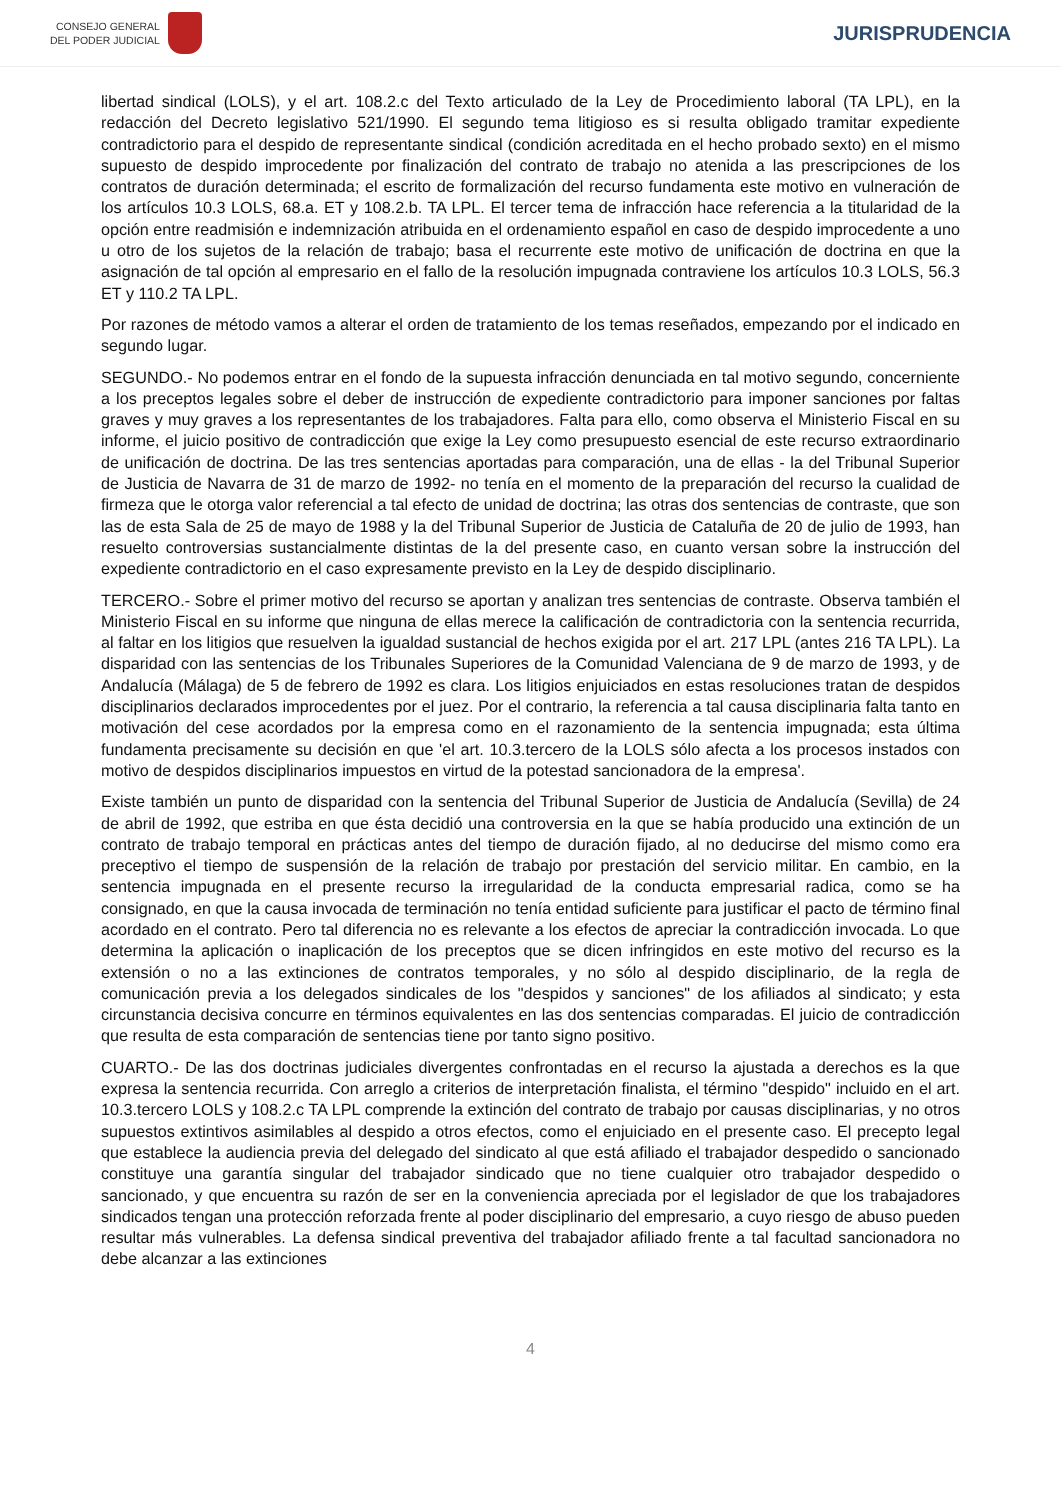CONSEJO GENERAL
DEL PODER JUDICIAL
JURISPRUDENCIA
libertad sindical (LOLS), y el art. 108.2.c del Texto articulado de la Ley de Procedimiento laboral (TA LPL), en la redacción del Decreto legislativo 521/1990. El segundo tema litigioso es si resulta obligado tramitar expediente contradictorio para el despido de representante sindical (condición acreditada en el hecho probado sexto) en el mismo supuesto de despido improcedente por finalización del contrato de trabajo no atenida a las prescripciones de los contratos de duración determinada; el escrito de formalización del recurso fundamenta este motivo en vulneración de los artículos 10.3 LOLS, 68.a. ET y 108.2.b. TA LPL. El tercer tema de infracción hace referencia a la titularidad de la opción entre readmisión e indemnización atribuida en el ordenamiento español en caso de despido improcedente a uno u otro de los sujetos de la relación de trabajo; basa el recurrente este motivo de unificación de doctrina en que la asignación de tal opción al empresario en el fallo de la resolución impugnada contraviene los artículos 10.3 LOLS, 56.3 ET y 110.2 TA LPL.
Por razones de método vamos a alterar el orden de tratamiento de los temas reseñados, empezando por el indicado en segundo lugar.
SEGUNDO.- No podemos entrar en el fondo de la supuesta infracción denunciada en tal motivo segundo, concerniente a los preceptos legales sobre el deber de instrucción de expediente contradictorio para imponer sanciones por faltas graves y muy graves a los representantes de los trabajadores. Falta para ello, como observa el Ministerio Fiscal en su informe, el juicio positivo de contradicción que exige la Ley como presupuesto esencial de este recurso extraordinario de unificación de doctrina. De las tres sentencias aportadas para comparación, una de ellas - la del Tribunal Superior de Justicia de Navarra de 31 de marzo de 1992- no tenía en el momento de la preparación del recurso la cualidad de firmeza que le otorga valor referencial a tal efecto de unidad de doctrina; las otras dos sentencias de contraste, que son las de esta Sala de 25 de mayo de 1988 y la del Tribunal Superior de Justicia de Cataluña de 20 de julio de 1993, han resuelto controversias sustancialmente distintas de la del presente caso, en cuanto versan sobre la instrucción del expediente contradictorio en el caso expresamente previsto en la Ley de despido disciplinario.
TERCERO.- Sobre el primer motivo del recurso se aportan y analizan tres sentencias de contraste. Observa también el Ministerio Fiscal en su informe que ninguna de ellas merece la calificación de contradictoria con la sentencia recurrida, al faltar en los litigios que resuelven la igualdad sustancial de hechos exigida por el art. 217 LPL (antes 216 TA LPL). La disparidad con las sentencias de los Tribunales Superiores de la Comunidad Valenciana de 9 de marzo de 1993, y de Andalucía (Málaga) de 5 de febrero de 1992 es clara. Los litigios enjuiciados en estas resoluciones tratan de despidos disciplinarios declarados improcedentes por el juez. Por el contrario, la referencia a tal causa disciplinaria falta tanto en motivación del cese acordados por la empresa como en el razonamiento de la sentencia impugnada; esta última fundamenta precisamente su decisión en que 'el art. 10.3.tercero de la LOLS sólo afecta a los procesos instados con motivo de despidos disciplinarios impuestos en virtud de la potestad sancionadora de la empresa'.
Existe también un punto de disparidad con la sentencia del Tribunal Superior de Justicia de Andalucía (Sevilla) de 24 de abril de 1992, que estriba en que ésta decidió una controversia en la que se había producido una extinción de un contrato de trabajo temporal en prácticas antes del tiempo de duración fijado, al no deducirse del mismo como era preceptivo el tiempo de suspensión de la relación de trabajo por prestación del servicio militar. En cambio, en la sentencia impugnada en el presente recurso la irregularidad de la conducta empresarial radica, como se ha consignado, en que la causa invocada de terminación no tenía entidad suficiente para justificar el pacto de término final acordado en el contrato. Pero tal diferencia no es relevante a los efectos de apreciar la contradicción invocada. Lo que determina la aplicación o inaplicación de los preceptos que se dicen infringidos en este motivo del recurso es la extensión o no a las extinciones de contratos temporales, y no sólo al despido disciplinario, de la regla de comunicación previa a los delegados sindicales de los "despidos y sanciones" de los afiliados al sindicato; y esta circunstancia decisiva concurre en términos equivalentes en las dos sentencias comparadas. El juicio de contradicción que resulta de esta comparación de sentencias tiene por tanto signo positivo.
CUARTO.- De las dos doctrinas judiciales divergentes confrontadas en el recurso la ajustada a derechos es la que expresa la sentencia recurrida. Con arreglo a criterios de interpretación finalista, el término "despido" incluido en el art. 10.3.tercero LOLS y 108.2.c TA LPL comprende la extinción del contrato de trabajo por causas disciplinarias, y no otros supuestos extintivos asimilables al despido a otros efectos, como el enjuiciado en el presente caso. El precepto legal que establece la audiencia previa del delegado del sindicato al que está afiliado el trabajador despedido o sancionado constituye una garantía singular del trabajador sindicado que no tiene cualquier otro trabajador despedido o sancionado, y que encuentra su razón de ser en la conveniencia apreciada por el legislador de que los trabajadores sindicados tengan una protección reforzada frente al poder disciplinario del empresario, a cuyo riesgo de abuso pueden resultar más vulnerables. La defensa sindical preventiva del trabajador afiliado frente a tal facultad sancionadora no debe alcanzar a las extinciones
4